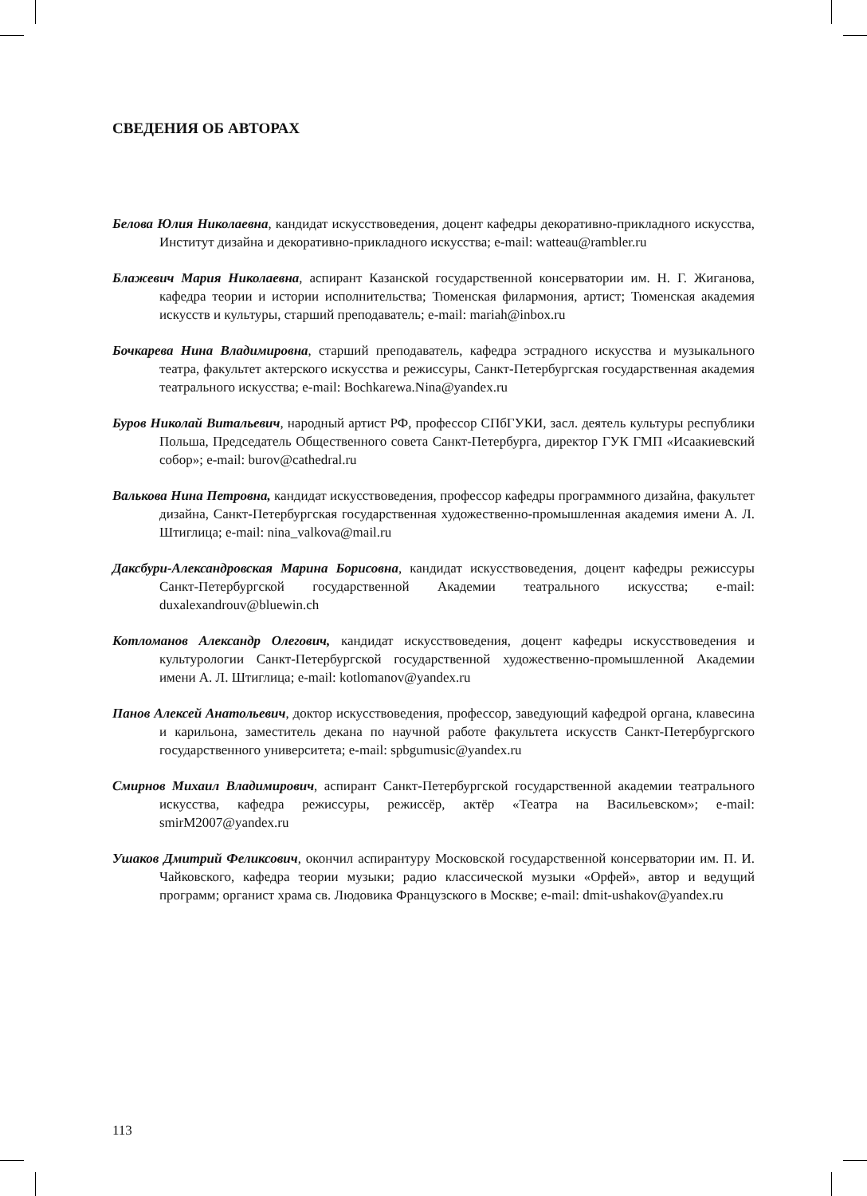СВЕДЕНИЯ ОБ АВТОРАХ
Белова Юлия Николаевна, кандидат искусствоведения, доцент кафедры декоративно-прикладного искусства, Институт дизайна и декоративно-прикладного искусства; e-mail: watteau@rambler.ru
Блажевич Мария Николаевна, аспирант Казанской государственной консерватории им. Н. Г. Жиганова, кафедра теории и истории исполнительства; Тюменская филармония, артист; Тюменская академия искусств и культуры, старший преподаватель; e-mail: mariah@inbox.ru
Бочкарева Нина Владимировна, старший преподаватель, кафедра эстрадного искусства и музыкального театра, факультет актерского искусства и режиссуры, Санкт-Петербургская государственная академия театрального искусства; e-mail: Bochkarewa.Nina@yandex.ru
Буров Николай Витальевич, народный артист РФ, профессор СПбГУКИ, засл. деятель культуры республики Польша, Председатель Общественного совета Санкт-Петербурга, директор ГУК ГМП «Исаакиевский собор»; e-mail: burov@cathedral.ru
Валькова Нина Петровна, кандидат искусствоведения, профессор кафедры программного дизайна, факультет дизайна, Санкт-Петербургская государственная художественно-промышленная академия имени А. Л. Штиглица; e-mail: nina_valkova@mail.ru
Даксбури-Александровская Марина Борисовна, кандидат искусствоведения, доцент кафедры режиссуры Санкт-Петербургской государственной Академии театрального искусства; e-mail: duxalexandrouv@bluewin.ch
Котломанов Александр Олегович, кандидат искусствоведения, доцент кафедры искусствоведения и культурологии Санкт-Петербургской государственной художественно-промышленной Академии имени А. Л. Штиглица; e-mail: kotlomanov@yandex.ru
Панов Алексей Анатольевич, доктор искусствоведения, профессор, заведующий кафедрой органа, клавесина и карильона, заместитель декана по научной работе факультета искусств Санкт-Петербургского государственного университета; e-mail: spbgumusic@yandex.ru
Смирнов Михаил Владимирович, аспирант Санкт-Петербургской государственной академии театрального искусства, кафедра режиссуры, режиссёр, актёр «Театра на Васильевском»; e-mail: smirM2007@yandex.ru
Ушаков Дмитрий Феликсович, окончил аспирантуру Московской государственной консерватории им. П. И. Чайковского, кафедра теории музыки; радио классической музыки «Орфей», автор и ведущий программ; органист храма св. Людовика Французского в Москве; e-mail: dmit-ushakov@yandex.ru
113